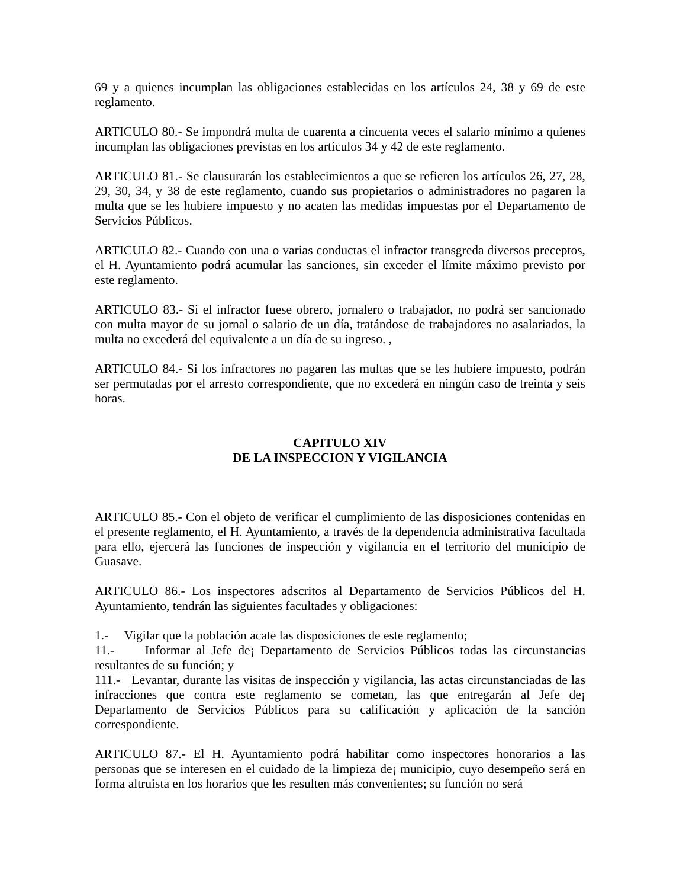69 y a quienes incumplan las obligaciones establecidas en los artículos 24, 38 y 69 de este reglamento.
ARTICULO 80.- Se impondrá multa de cuarenta a cincuenta veces el salario mínimo a quienes incumplan las obligaciones previstas en los artículos 34 y 42 de este reglamento.
ARTICULO 81.- Se clausurarán los establecimientos a que se refieren los artículos 26, 27, 28, 29, 30, 34, y 38 de este reglamento, cuando sus propietarios o administradores no pagaren la multa que se les hubiere impuesto y no acaten las medidas impuestas por el Departamento de Servicios Públicos.
ARTICULO 82.- Cuando con una o varias conductas el infractor transgreda diversos preceptos, el H. Ayuntamiento podrá acumular las sanciones, sin exceder el límite máximo previsto por este reglamento.
ARTICULO 83.- Si el infractor fuese obrero, jornalero o trabajador, no podrá ser sancionado con multa mayor de su jornal o salario de un día, tratándose de trabajadores no asalariados, la multa no excederá del equivalente a un día de su ingreso. ,
ARTICULO 84.- Si los infractores no pagaren las multas que se les hubiere impuesto, podrán ser permutadas por el arresto correspondiente, que no excederá en ningún caso de treinta y seis horas.
CAPITULO XIV
DE LA INSPECCION Y VIGILANCIA
ARTICULO 85.- Con el objeto de verificar el cumplimiento de las disposiciones contenidas en el presente reglamento, el H. Ayuntamiento, a través de la dependencia administrativa facultada para ello, ejercerá las funciones de inspección y vigilancia en el territorio del municipio de Guasave.
ARTICULO 86.- Los inspectores adscritos al Departamento de Servicios Públicos del H. Ayuntamiento, tendrán las siguientes facultades y obligaciones:
1.- Vigilar que la población acate las disposiciones de este reglamento;
11.- Informar al Jefe de¡ Departamento de Servicios Públicos todas las circunstancias resultantes de su función; y
111.- Levantar, durante las visitas de inspección y vigilancia, las actas circunstanciadas de las infracciones que contra este reglamento se cometan, las que entregarán al Jefe de¡ Departamento de Servicios Públicos para su calificación y aplicación de la sanción correspondiente.
ARTICULO 87.- El H. Ayuntamiento podrá habilitar como inspectores honorarios a las personas que se interesen en el cuidado de la limpieza de¡ municipio, cuyo desempeño será en forma altruista en los horarios que les resulten más convenientes; su función no será